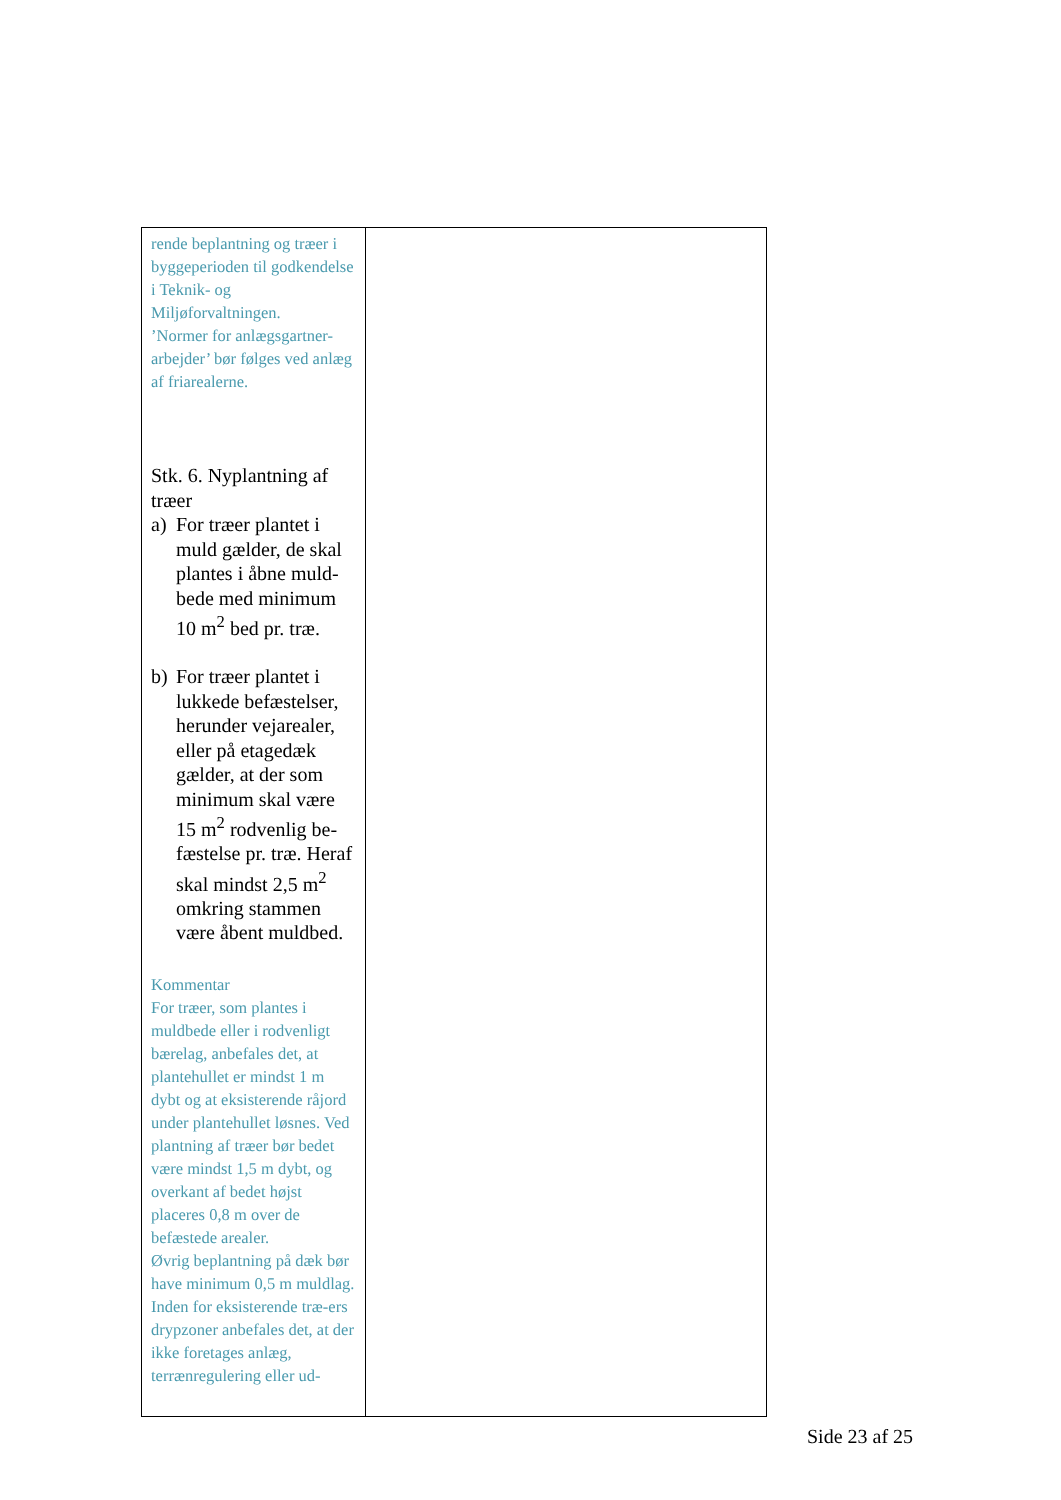| rende beplantning og træer i byggeperioden til godkendelse i Teknik- og Miljøforvaltningen. ’Normer for anlægsgartner-arbejder’ bør følges ved anlæg af friarealerne. Stk. 6. Nyplantning af træer a) For træer plantet i muld gælder, de skal plantes i åbne muld-bede med minimum 10 m<sup>2</sup> bed pr. træ. b) For træer plantet i lukkede befæstelser, herunder vejarealer, eller på etagedæk gælder, at der som minimum skal være 15 m<sup>2</sup> rodvenlig be-fæstelse pr. træ. Heraf skal mindst 2,5 m<sup>2</sup> omkring stammen være åbent muldbed. Kommentar For træer, som plantes i muldbede eller i rodvenligt bærelag, anbefales det, at plantehullet er mindst 1 m dybt og at eksisterende råjord under plantehullet løsnes. Ved plantning af træer bør bedet være mindst 1,5 m dybt, og overkant af bedet højst placeres 0,8 m over de befæstede arealer. Øvrig beplantning på dæk bør have minimum 0,5 m muldlag. Inden for eksisterende træ-ers drypzoner anbefales det, at der ikke foretages anlæg, terrænregulering eller ud- | |
Side 23 af 25